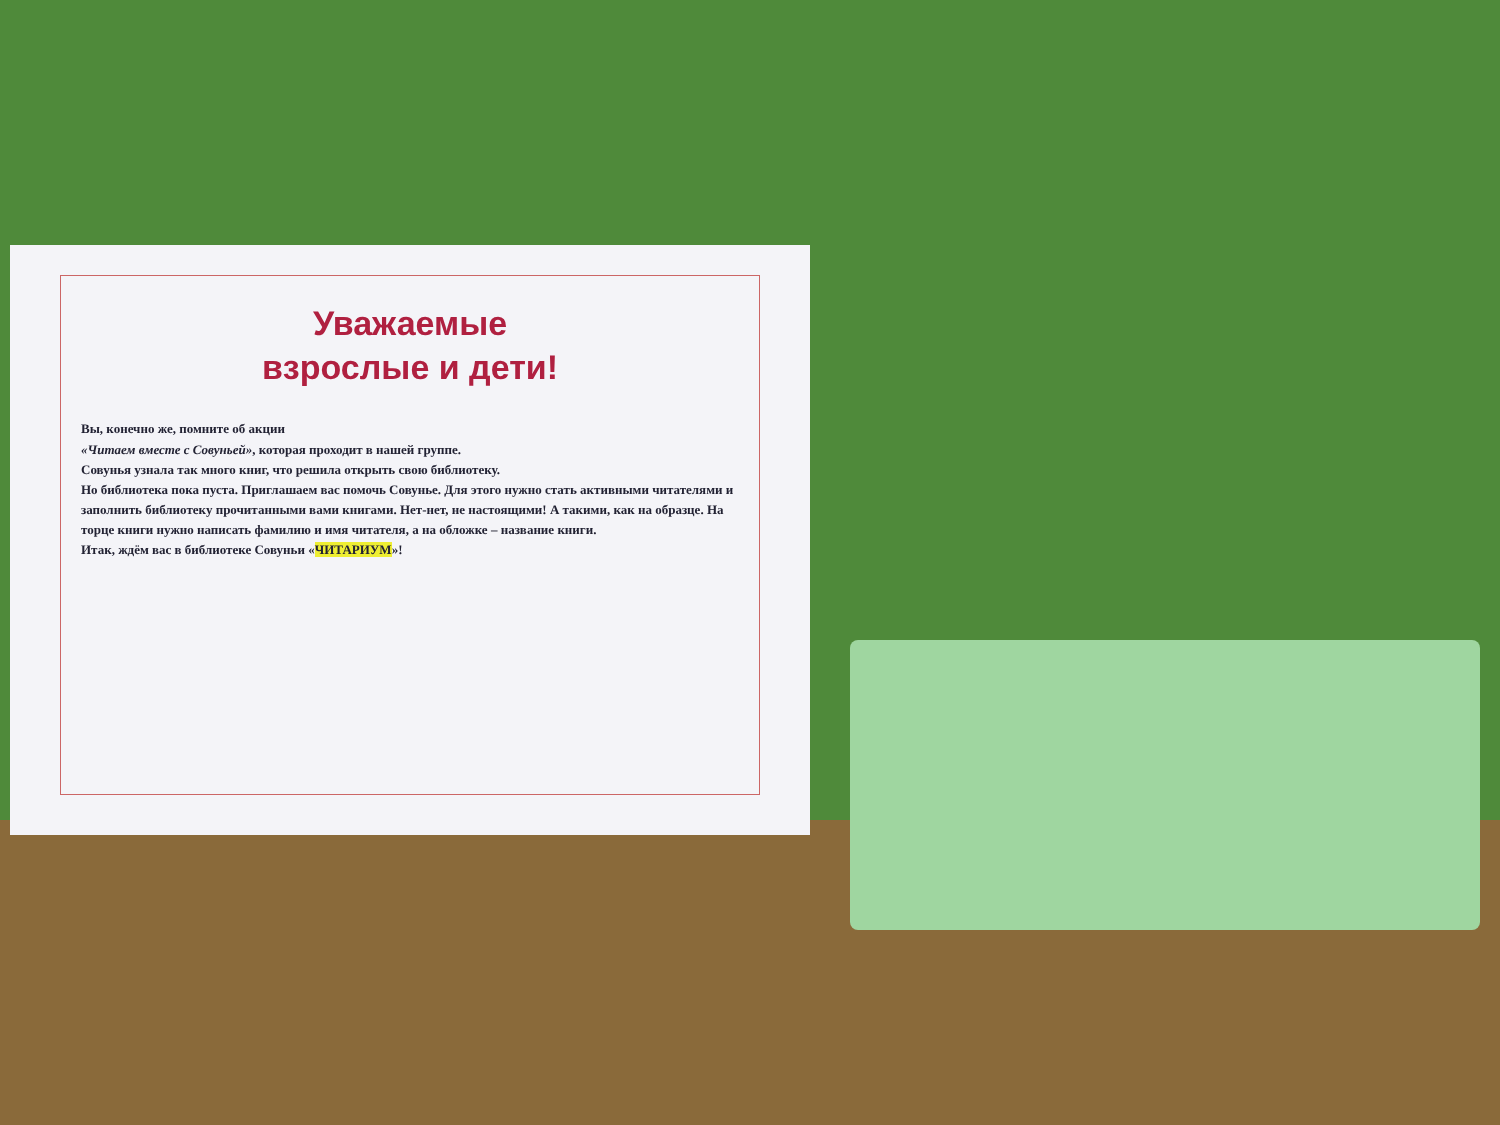Уважаемые
взрослые и дети!
Вы, конечно же, помните об акции
«Читаем вместе с Совуньей», которая проходит в нашей группе.
Совунья узнала так много книг, что решила открыть свою библиотеку.
Но библиотека пока пуста. Приглашаем вас помочь Совунье. Для этого нужно стать активными читателями и заполнить библиотеку прочитанными вами книгами. Нет-нет, не настоящими! А такими, как на образце. На торце книги нужно написать фамилию и имя читателя, а на обложке – название книги.
Итак, ждём вас в библиотеке Совуньи «ЧИТАРИУМ»!